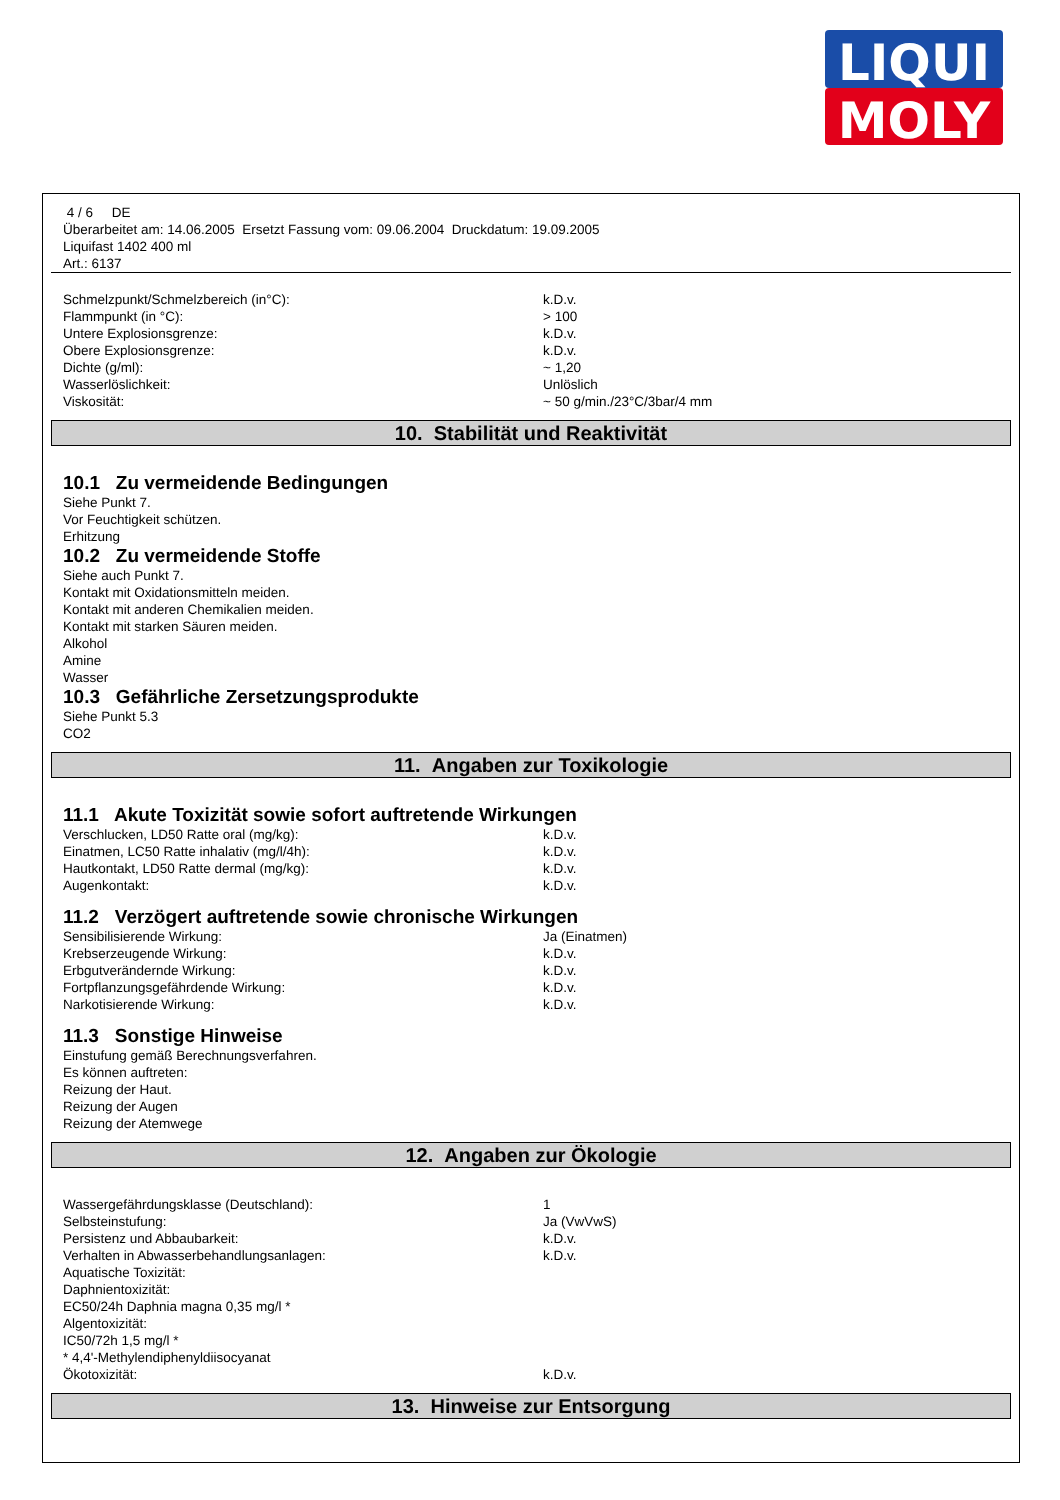LIQUI
MOLY
4 / 6 DE
Überarbeitet am: 14.06.2005 Ersetzt Fassung vom: 09.06.2004 Druckdatum: 19.09.2005
Liquifast 1402 400 ml
Art.: 6137
| Schmelzpunkt/Schmelzbereich (in°C): | k.D.v. |
| Flammpunkt (in °C): | > 100 |
| Untere Explosionsgrenze: | k.D.v. |
| Obere Explosionsgrenze: | k.D.v. |
| Dichte (g/ml): | ~ 1,20 |
| Wasserlöslichkeit: | Unlöslich |
| Viskosität: | ~ 50 g/min./23°C/3bar/4 mm |
10. Stabilität und Reaktivität
10.1 Zu vermeidende Bedingungen
Siehe Punkt 7.
Vor Feuchtigkeit schützen.
Erhitzung
10.2 Zu vermeidende Stoffe
Siehe auch Punkt 7.
Kontakt mit Oxidationsmitteln meiden.
Kontakt mit anderen Chemikalien meiden.
Kontakt mit starken Säuren meiden.
Alkohol
Amine
Wasser
10.3 Gefährliche Zersetzungsprodukte
Siehe Punkt 5.3
CO2
11. Angaben zur Toxikologie
11.1 Akute Toxizität sowie sofort auftretende Wirkungen
| Verschlucken, LD50 Ratte oral (mg/kg): | k.D.v. |
| Einatmen, LC50 Ratte inhalativ (mg/l/4h): | k.D.v. |
| Hautkontakt, LD50 Ratte dermal (mg/kg): | k.D.v. |
| Augenkontakt: | k.D.v. |
11.2 Verzögert auftretende sowie chronische Wirkungen
| Sensibilisierende Wirkung: | Ja (Einatmen) |
| Krebserzeugende Wirkung: | k.D.v. |
| Erbgutverändernde Wirkung: | k.D.v. |
| Fortpflanzungsgefährdende Wirkung: | k.D.v. |
| Narkotisierende Wirkung: | k.D.v. |
11.3 Sonstige Hinweise
Einstufung gemäß Berechnungsverfahren.
Es können auftreten:
Reizung der Haut.
Reizung der Augen
Reizung der Atemwege
12. Angaben zur Ökologie
| Wassergefährdungsklasse (Deutschland): | 1 |
| Selbsteinstufung: | Ja (VwVwS) |
| Persistenz und Abbaubarkeit: | k.D.v. |
| Verhalten in Abwasserbehandlungsanlagen: | k.D.v. |
| Aquatische Toxizität: | |
| Daphnientoxizität: | |
| EC50/24h Daphnia magna 0,35 mg/l * | |
| Algentoxizität: | |
| IC50/72h 1,5 mg/l * | |
| * 4,4'-Methylendiphenyldiisocyanat | |
| Ökotoxizität: | k.D.v. |
13. Hinweise zur Entsorgung